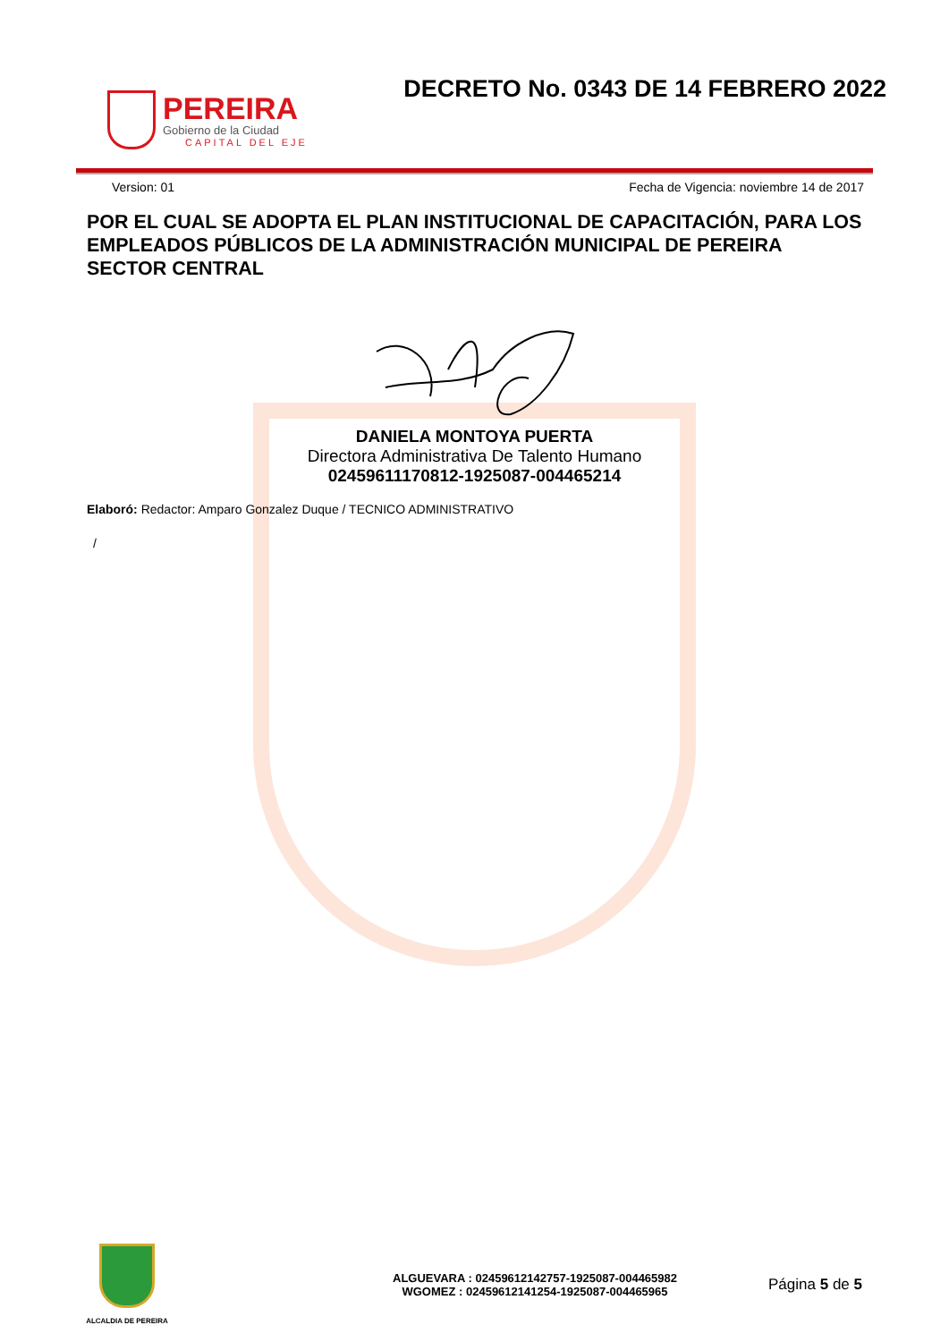PEREIRA
Gobierno de la Ciudad
CAPITAL DEL EJE
DECRETO No. 0343 DE 14 FEBRERO 2022
Version: 01 Fecha de Vigencia: noviembre 14 de 2017
POR EL CUAL SE ADOPTA EL PLAN INSTITUCIONAL DE CAPACITACIÓN, PARA LOS EMPLEADOS PÚBLICOS DE LA ADMINISTRACIÓN MUNICIPAL DE PEREIRA SECTOR CENTRAL
DANIELA MONTOYA PUERTA
Directora Administrativa De Talento Humano
02459611170812-1925087-004465214
Elaboró: Redactor: Amparo Gonzalez Duque / TECNICO ADMINISTRATIVO
/
ALCALDIA DE PEREIRA
ALGUEVARA : 02459612142757-1925087-004465982
WGOMEZ : 02459612141254-1925087-004465965
Página 5 de 5